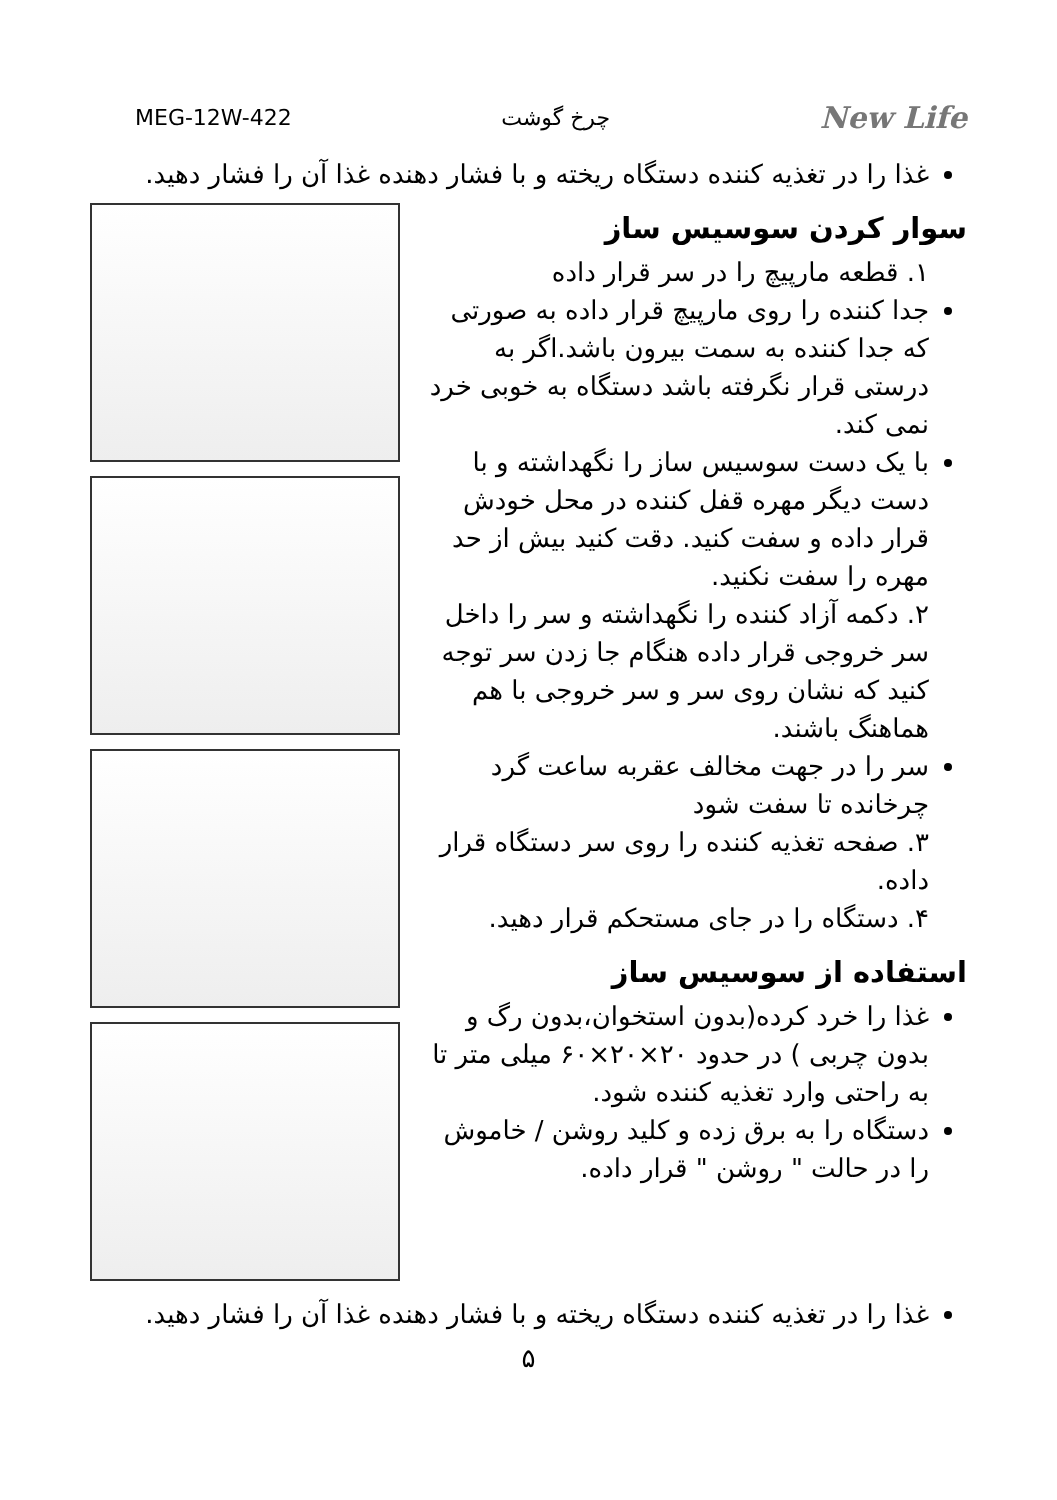MEG-12W-422 چرخ گوشت New Life
غذا را در تغذیه کننده دستگاه ریخته و با فشار دهنده غذا آن را فشار دهید.
سوار کردن سوسیس ساز
۱. قطعه مارپیچ را در سر قرار داده
جدا کننده را روی مارپیچ قرار داده به صورتی که جدا کننده به سمت بیرون باشد.اگر به درستی قرار نگرفته باشد دستگاه به خوبی خرد نمی کند.
با یک دست سوسیس ساز را نگهداشته و با دست دیگر مهره قفل کننده در محل خودش قرار داده و سفت کنید. دقت کنید بیش از حد مهره را سفت نکنید.
۲. دکمه آزاد کننده را نگهداشته و سر را داخل سر خروجی قرار داده هنگام جا زدن سر توجه کنید که نشان روی سر و سر خروجی با هم هماهنگ باشند.
سر را در جهت مخالف عقربه ساعت گرد چرخانده تا سفت شود
۳. صفحه تغذیه کننده را روی سر دستگاه قرار داده.
۴. دستگاه را در جای مستحکم قرار دهید.
استفاده از سوسیس ساز
غذا را خرد کرده(بدون استخوان،بدون رگ و بدون چربی ) در حدود ۲۰×۲۰×۶۰ میلی متر تا به راحتی وارد تغذیه کننده شود.
دستگاه را به برق زده و کلید روشن / خاموش را در حالت " روشن " قرار داده.
غذا را در تغذیه کننده دستگاه ریخته و با فشار دهنده غذا آن را فشار دهید.
۵